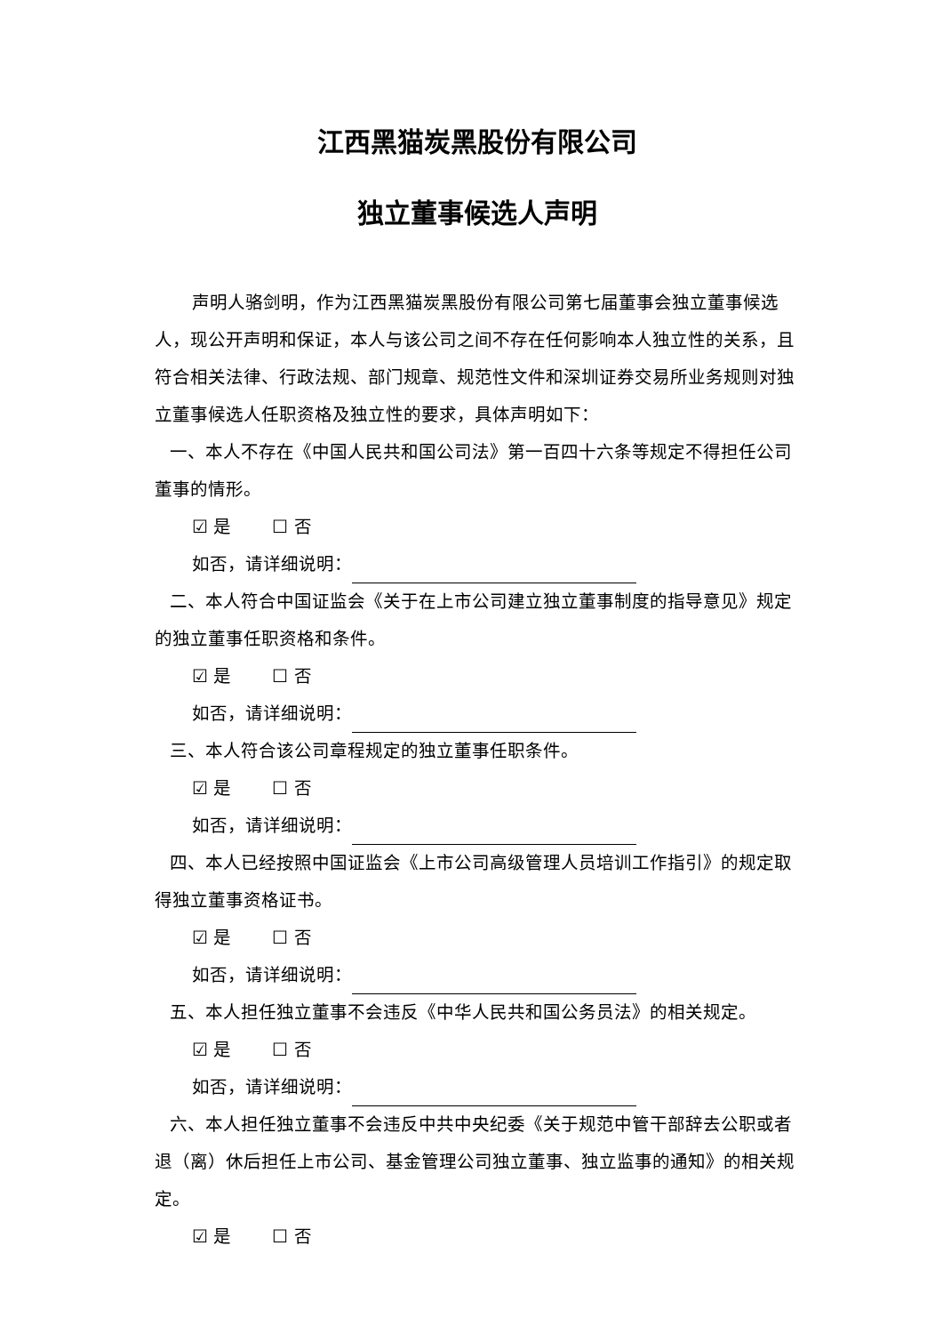江西黑猫炭黑股份有限公司
独立董事候选人声明
声明人骆剑明，作为江西黑猫炭黑股份有限公司第七届董事会独立董事候选人，现公开声明和保证，本人与该公司之间不存在任何影响本人独立性的关系，且符合相关法律、行政法规、部门规章、规范性文件和深圳证券交易所业务规则对独立董事候选人任职资格及独立性的要求，具体声明如下：
一、本人不存在《中国人民共和国公司法》第一百四十六条等规定不得担任公司董事的情形。
☑ 是 ☐ 否
如否，请详细说明：
二、本人符合中国证监会《关于在上市公司建立独立董事制度的指导意见》规定的独立董事任职资格和条件。
☑ 是 ☐ 否
如否，请详细说明：
三、本人符合该公司章程规定的独立董事任职条件。
☑ 是 ☐ 否
如否，请详细说明：
四、本人已经按照中国证监会《上市公司高级管理人员培训工作指引》的规定取得独立董事资格证书。
☑ 是 ☐ 否
如否，请详细说明：
五、本人担任独立董事不会违反《中华人民共和国公务员法》的相关规定。
☑ 是 ☐ 否
如否，请详细说明：
六、本人担任独立董事不会违反中共中央纪委《关于规范中管干部辞去公职或者退（离）休后担任上市公司、基金管理公司独立董事、独立监事的通知》的相关规定。
☑ 是 ☐ 否